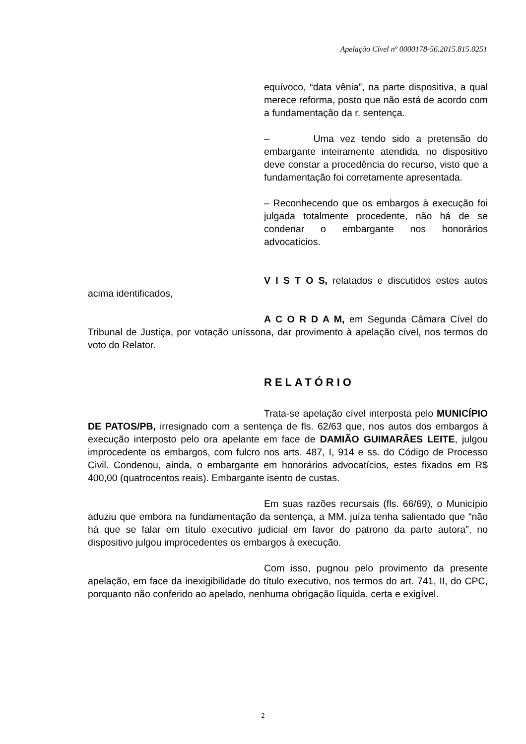Apelação Cível nº 0000178-56.2015.815.0251
equívoco, “data vênia”, na parte dispositiva, a qual merece reforma, posto que não está de acordo com a fundamentação da r. sentença.
– Uma vez tendo sido a pretensão do embargante inteiramente atendida, no dispositivo deve constar a procedência do recurso, visto que a fundamentação foi corretamente apresentada.
– Reconhecendo que os embargos à execução foi julgada totalmente procedente, não há de se condenar o embargante nos honorários advocatícios.
V I S T O S, relatados e discutidos estes autos acima identificados,
A C O R D A M, em Segunda Câmara Cível do Tribunal de Justiça, por votação uníssona, dar provimento à apelação cível, nos termos do voto do Relator.
RELATÓRIO
Trata-se apelação cível interposta pelo MUNICÍPIO DE PATOS/PB, irresignado com a sentença de fls. 62/63 que, nos autos dos embargos à execução interposto pelo ora apelante em face de DAMIÃO GUIMARÃES LEITE, julgou improcedente os embargos, com fulcro nos arts. 487, I, 914 e ss. do Código de Processo Civil. Condenou, ainda, o embargante em honorários advocatícios, estes fixados em R$ 400,00 (quatrocentos reais). Embargante isento de custas.
Em suas razões recursais (fls. 66/69), o Município aduziu que embora na fundamentação da sentença, a MM. juíza tenha salientado que “não há que se falar em título executivo judicial em favor do patrono da parte autora”, no dispositivo julgou improcedentes os embargos à execução.
Com isso, pugnou pelo provimento da presente apelação, em face da inexigibilidade do título executivo, nos termos do art. 741, II, do CPC, porquanto não conferido ao apelado, nenhuma obrigação líquida, certa e exigível.
2